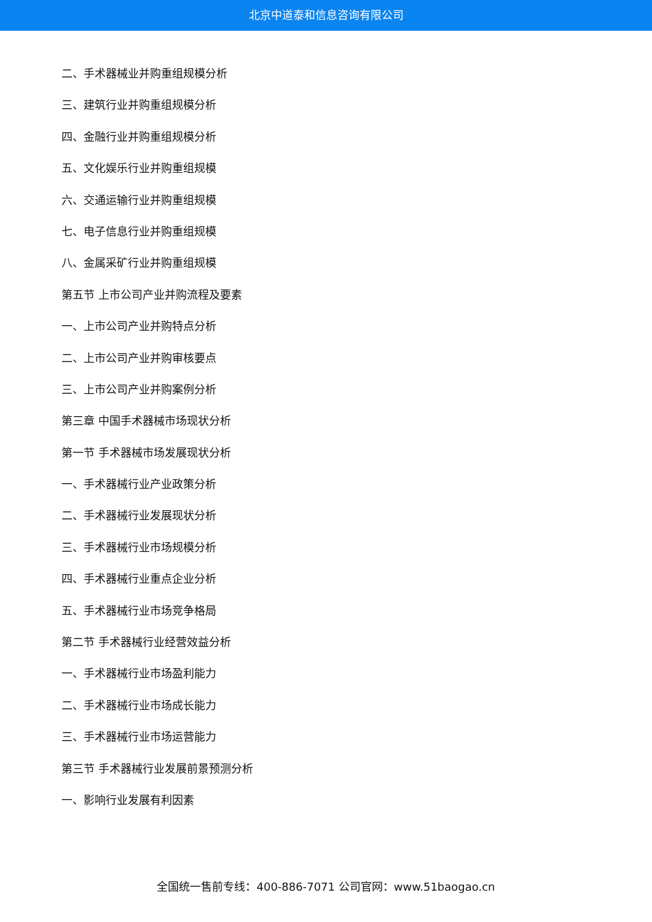北京中道泰和信息咨询有限公司
二、手术器械业并购重组规模分析
三、建筑行业并购重组规模分析
四、金融行业并购重组规模分析
五、文化娱乐行业并购重组规模
六、交通运输行业并购重组规模
七、电子信息行业并购重组规模
八、金属采矿行业并购重组规模
第五节 上市公司产业并购流程及要素
一、上市公司产业并购特点分析
二、上市公司产业并购审核要点
三、上市公司产业并购案例分析
第三章 中国手术器械市场现状分析
第一节 手术器械市场发展现状分析
一、手术器械行业产业政策分析
二、手术器械行业发展现状分析
三、手术器械行业市场规模分析
四、手术器械行业重点企业分析
五、手术器械行业市场竞争格局
第二节 手术器械行业经营效益分析
一、手术器械行业市场盈利能力
二、手术器械行业市场成长能力
三、手术器械行业市场运营能力
第三节 手术器械行业发展前景预测分析
一、影响行业发展有利因素
全国统一售前专线：400-886-7071 公司官网：www.51baogao.cn